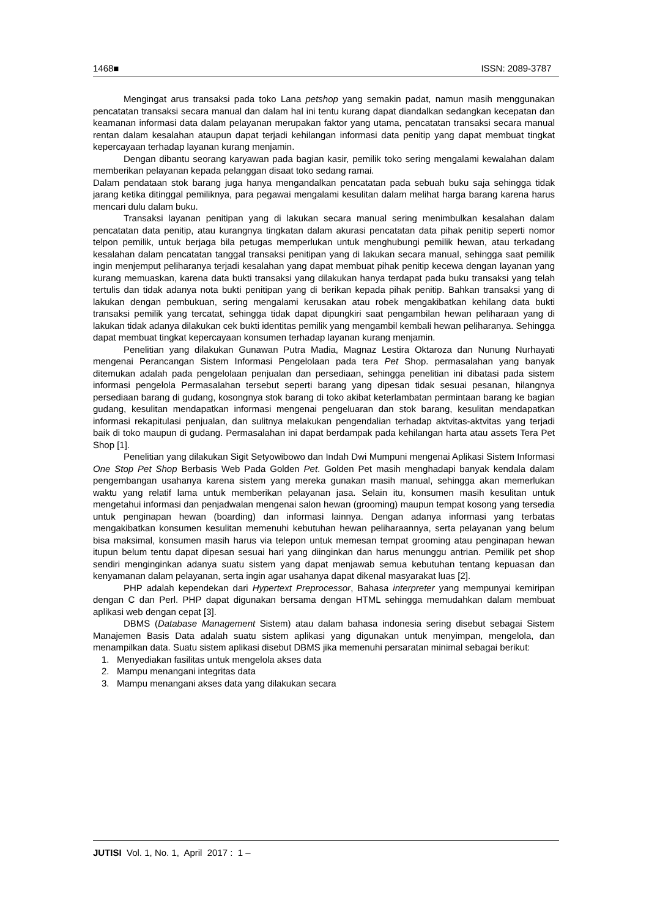1468■ ISSN: 2089-3787
Mengingat arus transaksi pada toko Lana petshop yang semakin padat, namun masih menggunakan pencatatan transaksi secara manual dan dalam hal ini tentu kurang dapat diandalkan sedangkan kecepatan dan keamanan informasi data dalam pelayanan merupakan faktor yang utama, pencatatan transaksi secara manual rentan dalam kesalahan ataupun dapat terjadi kehilangan informasi data penitip yang dapat membuat tingkat kepercayaan terhadap layanan kurang menjamin.
Dengan dibantu seorang karyawan pada bagian kasir, pemilik toko sering mengalami kewalahan dalam memberikan pelayanan kepada pelanggan disaat toko sedang ramai.
Dalam pendataan stok barang juga hanya mengandalkan pencatatan pada sebuah buku saja sehingga tidak jarang ketika ditinggal pemiliknya, para pegawai mengalami kesulitan dalam melihat harga barang karena harus mencari dulu dalam buku.
Transaksi layanan penitipan yang di lakukan secara manual sering menimbulkan kesalahan dalam pencatatan data penitip, atau kurangnya tingkatan dalam akurasi pencatatan data pihak penitip seperti nomor telpon pemilik, untuk berjaga bila petugas memperlukan untuk menghubungi pemilik hewan, atau terkadang kesalahan dalam pencatatan tanggal transaksi penitipan yang di lakukan secara manual, sehingga saat pemilik ingin menjemput peliharanya terjadi kesalahan yang dapat membuat pihak penitip kecewa dengan layanan yang kurang memuaskan, karena data bukti transaksi yang dilakukan hanya terdapat pada buku transaksi yang telah tertulis dan tidak adanya nota bukti penitipan yang di berikan kepada pihak penitip. Bahkan transaksi yang di lakukan dengan pembukuan, sering mengalami kerusakan atau robek mengakibatkan kehilang data bukti transaksi pemilik yang tercatat, sehingga tidak dapat dipungkiri saat pengambilan hewan peliharaan yang di lakukan tidak adanya dilakukan cek bukti identitas pemilik yang mengambil kembali hewan peliharanya. Sehingga dapat membuat tingkat kepercayaan konsumen terhadap layanan kurang menjamin.
Penelitian yang dilakukan Gunawan Putra Madia, Magnaz Lestira Oktaroza dan Nunung Nurhayati mengenai Perancangan Sistem Informasi Pengelolaan pada tera Pet Shop. permasalahan yang banyak ditemukan adalah pada pengelolaan penjualan dan persediaan, sehingga penelitian ini dibatasi pada sistem informasi pengelola Permasalahan tersebut seperti barang yang dipesan tidak sesuai pesanan, hilangnya persediaan barang di gudang, kosongnya stok barang di toko akibat keterlambatan permintaan barang ke bagian gudang, kesulitan mendapatkan informasi mengenai pengeluaran dan stok barang, kesulitan mendapatkan informasi rekapitulasi penjualan, dan sulitnya melakukan pengendalian terhadap aktvitas-aktvitas yang terjadi baik di toko maupun di gudang. Permasalahan ini dapat berdampak pada kehilangan harta atau assets Tera Pet Shop [1].
Penelitian yang dilakukan Sigit Setyowibowo dan Indah Dwi Mumpuni mengenai Aplikasi Sistem Informasi One Stop Pet Shop Berbasis Web Pada Golden Pet. Golden Pet masih menghadapi banyak kendala dalam pengembangan usahanya karena sistem yang mereka gunakan masih manual, sehingga akan memerlukan waktu yang relatif lama untuk memberikan pelayanan jasa. Selain itu, konsumen masih kesulitan untuk mengetahui informasi dan penjadwalan mengenai salon hewan (grooming) maupun tempat kosong yang tersedia untuk penginapan hewan (boarding) dan informasi lainnya. Dengan adanya informasi yang terbatas mengakibatkan konsumen kesulitan memenuhi kebutuhan hewan peliharaannya, serta pelayanan yang belum bisa maksimal, konsumen masih harus via telepon untuk memesan tempat grooming atau penginapan hewan itupun belum tentu dapat dipesan sesuai hari yang diinginkan dan harus menunggu antrian. Pemilik pet shop sendiri menginginkan adanya suatu sistem yang dapat menjawab semua kebutuhan tentang kepuasan dan kenyamanan dalam pelayanan, serta ingin agar usahanya dapat dikenal masyarakat luas [2].
PHP adalah kependekan dari Hypertext Preprocessor, Bahasa interpreter yang mempunyai kemiripan dengan C dan Perl. PHP dapat digunakan bersama dengan HTML sehingga memudahkan dalam membuat aplikasi web dengan cepat [3].
DBMS (Database Management Sistem) atau dalam bahasa indonesia sering disebut sebagai Sistem Manajemen Basis Data adalah suatu sistem aplikasi yang digunakan untuk menyimpan, mengelola, dan menampilkan data. Suatu sistem aplikasi disebut DBMS jika memenuhi persaratan minimal sebagai berikut:
1. Menyediakan fasilitas untuk mengelola akses data
2. Mampu menangani integritas data
3. Mampu menangani akses data yang dilakukan secara
JUTISI Vol. 1, No. 1, April 2017 : 1 –